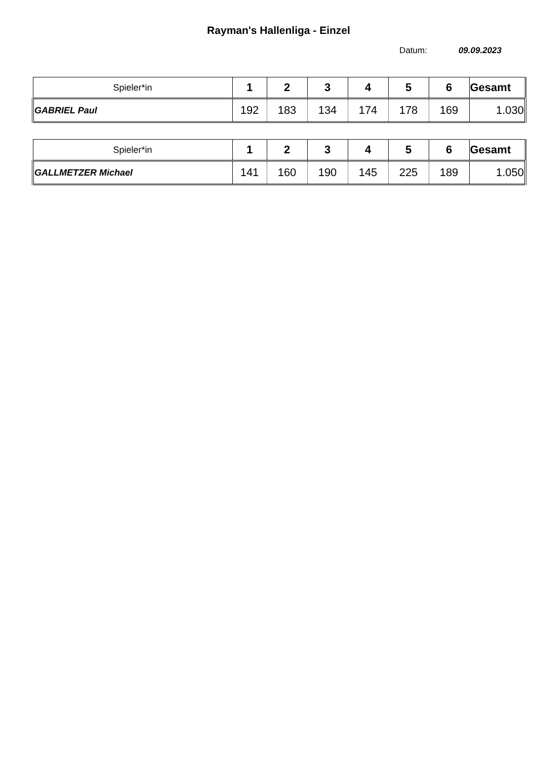Rayman's Hallenliga - Einzel
Datum: 09.09.2023
| Spieler*in | 1 | 2 | 3 | 4 | 5 | 6 | Gesamt |
| --- | --- | --- | --- | --- | --- | --- | --- |
| GABRIEL Paul | 192 | 183 | 134 | 174 | 178 | 169 | 1.030 |
| Spieler*in | 1 | 2 | 3 | 4 | 5 | 6 | Gesamt |
| --- | --- | --- | --- | --- | --- | --- | --- |
| GALLMETZER Michael | 141 | 160 | 190 | 145 | 225 | 189 | 1.050 |